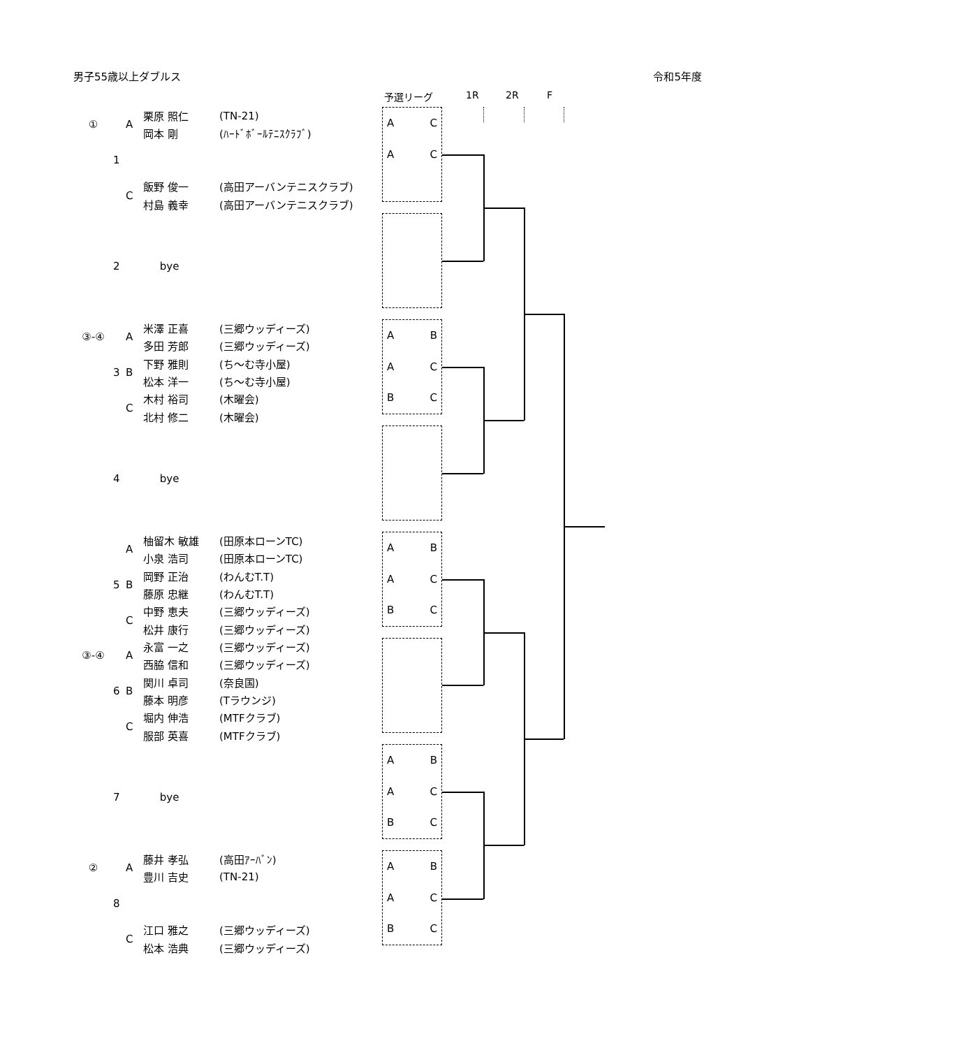男子55歳以上ダブルス 令和5年度
予選リーグ 1R 2R F
| ① | 1 | A | 栗原 照仁 | (TN-21) |
| | | | 岡本 剛 | (ﾊｰﾄﾞﾎﾞｰﾙﾃﾆｽｸﾗﾌﾞ) |
| | | C | 飯野 俊一 | (高田アーバンテニスクラブ) |
| | | | 村島 義幸 | (高田アーバンテニスクラブ) |
A C
A C
| | 2 | | bye | |
| ③-④ | 3 | A | 米澤 正喜 | (三郷ウッディーズ) |
| | | | 多田 芳郎 | (三郷ウッディーズ) |
| | | B | 下野 雅則 | (ち～む寺小屋) |
| | | | 松本 洋一 | (ち～む寺小屋) |
| | | C | 木村 裕司 | (木曜会) |
| | | | 北村 修二 | (木曜会) |
A B
A C
B C
| | 4 | | bye | |
| | 5 | A | 柚留木 敏雄 | (田原本ローンTC) |
| | | | 小泉 浩司 | (田原本ローンTC) |
| | | B | 岡野 正治 | (わんむT.T) |
| | | | 藤原 忠継 | (わんむT.T) |
| | | C | 中野 恵夫 | (三郷ウッディーズ) |
| | | | 松井 康行 | (三郷ウッディーズ) |
A B
A C
B C
| ③-④ | 6 | A | 永富 一之 | (三郷ウッディーズ) |
| | | | 西脇 信和 | (三郷ウッディーズ) |
| | | B | 関川 卓司 | (奈良国) |
| | | | 藤本 明彦 | (Tラウンジ) |
| | | C | 堀内 伸浩 | (MTFクラブ) |
| | | | 服部 英喜 | (MTFクラブ) |
| | 7 | | bye | |
A B
A C
B C
| ② | 8 | A | 藤井 孝弘 | (高田ｱｰﾊﾞﾝ) |
| | | | 豊川 吉史 | (TN-21) |
| | | C | 江口 雅之 | (三郷ウッディーズ) |
| | | | 松本 浩典 | (三郷ウッディーズ) |
A B
A C
B C